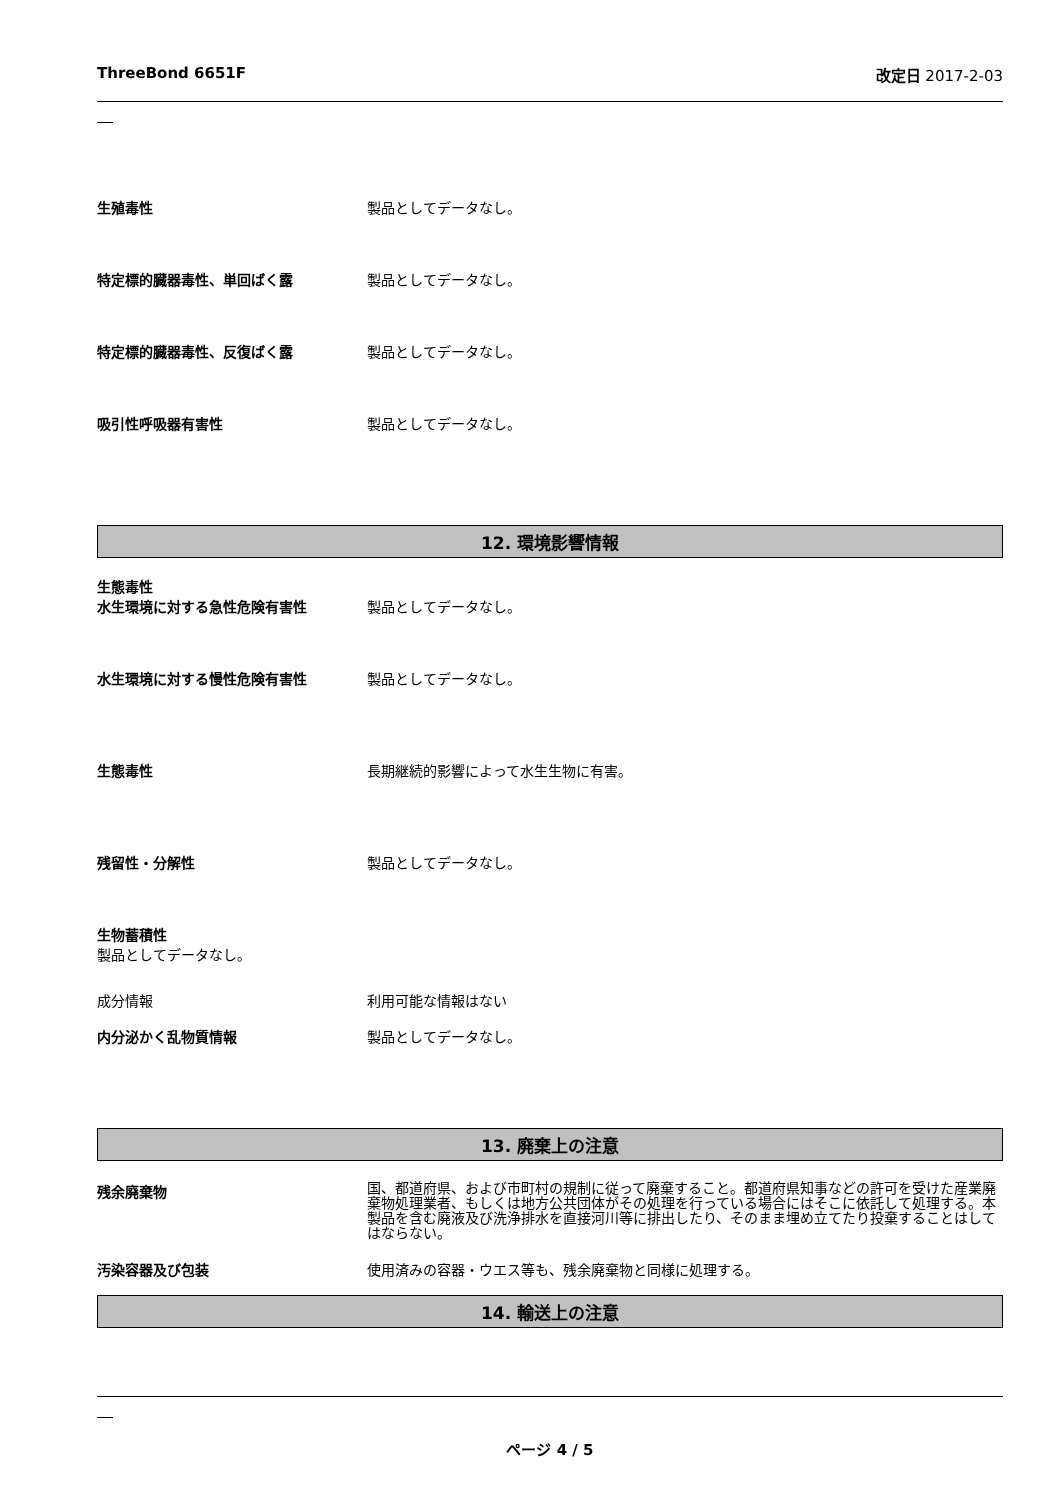ThreeBond 6651F 改定日 2017-2-03
生殖毒性 製品としてデータなし。
特定標的臓器毒性、単回ばく露 製品としてデータなし。
特定標的臓器毒性、反復ばく露 製品としてデータなし。
吸引性呼吸器有害性 製品としてデータなし。
12. 環境影響情報
生態毒性
水生環境に対する急性危険有害性 製品としてデータなし。
水生環境に対する慢性危険有害性 製品としてデータなし。
生態毒性 長期継続的影響によって水生生物に有害。
残留性・分解性 製品としてデータなし。
生物蓄積性
製品としてデータなし。
成分情報 利用可能な情報はない
内分泌かく乱物質情報 製品としてデータなし。
13. 廃棄上の注意
残余廃棄物
国、都道府県、および市町村の規制に従って廃棄すること。都道府県知事などの許可を受けた産業廃棄物処理業者、もしくは地方公共団体がその処理を行っている場合にはそこに依託して処理する。本製品を含む廃液及び洗浄排水を直接河川等に排出したり、そのまま埋め立てたり投棄することはしてはならない。
汚染容器及び包装 使用済みの容器・ウエス等も、残余廃棄物と同様に処理する。
14. 輸送上の注意
ページ 4 / 5